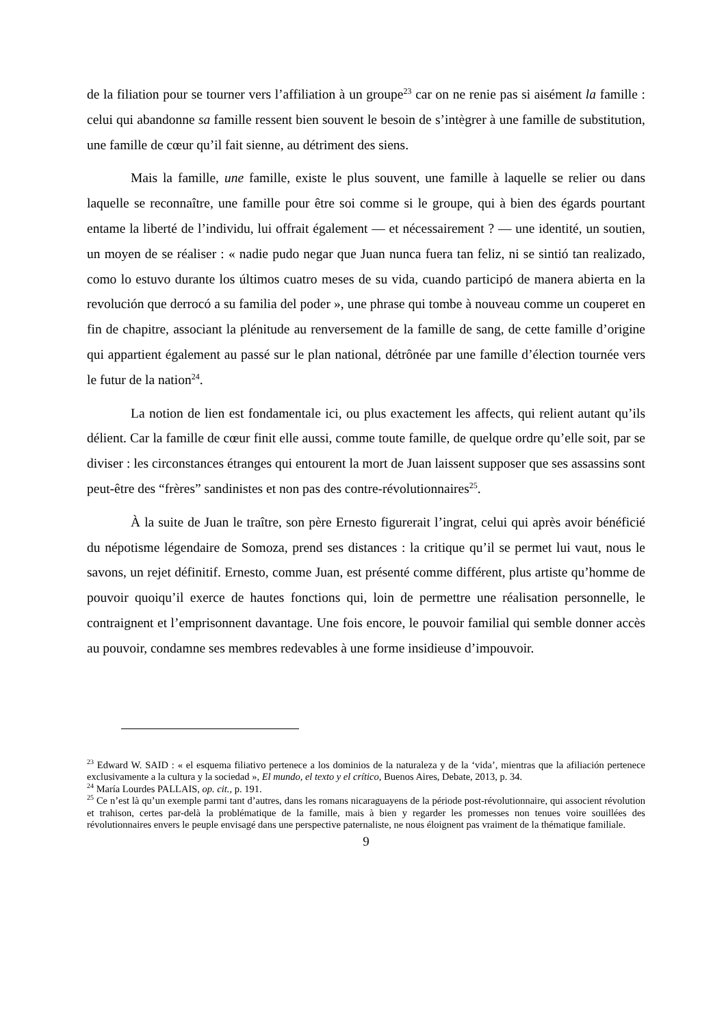de la filiation pour se tourner vers l’affiliation à un groupe<sup>23</sup> car on ne renie pas si aisément la famille : celui qui abandonne sa famille ressent bien souvent le besoin de s’intègrer à une famille de substitution, une famille de cœur qu’il fait sienne, au détriment des siens.
Mais la famille, une famille, existe le plus souvent, une famille à laquelle se relier ou dans laquelle se reconnaître, une famille pour être soi comme si le groupe, qui à bien des égards pourtant entame la liberté de l’individu, lui offrait également — et nécessairement ? — une identité, un soutien, un moyen de se réaliser : « nadie pudo negar que Juan nunca fuera tan feliz, ni se sintió tan realizado, como lo estuvo durante los últimos cuatro meses de su vida, cuando participó de manera abierta en la revolución que derrocó a su familia del poder », une phrase qui tombe à nouveau comme un couperet en fin de chapitre, associant la plénitude au renversement de la famille de sang, de cette famille d’origine qui appartient également au passé sur le plan national, détrônée par une famille d’élection tournée vers le futur de la nation<sup>24</sup>.
La notion de lien est fondamentale ici, ou plus exactement les affects, qui relient autant qu’ils délient. Car la famille de cœur finit elle aussi, comme toute famille, de quelque ordre qu’elle soit, par se diviser : les circonstances étranges qui entourent la mort de Juan laissent supposer que ses assassins sont peut-être des “frères” sandinistes et non pas des contre-révolutionnaires<sup>25</sup>.
À la suite de Juan le traître, son père Ernesto figurerait l’ingrat, celui qui après avoir bénéficié du népotisme légendaire de Somoza, prend ses distances : la critique qu’il se permet lui vaut, nous le savons, un rejet définitif. Ernesto, comme Juan, est présenté comme différent, plus artiste qu’homme de pouvoir quoiqu’il exerce de hautes fonctions qui, loin de permettre une réalisation personnelle, le contraignent et l’emprisonnent davantage. Une fois encore, le pouvoir familial qui semble donner accès au pouvoir, condamne ses membres redevables à une forme insidieuse d’impouvoir.
<sup>23</sup> Edward W. SAID : « el esquema filiativo pertenece a los dominios de la naturaleza y de la ‘vida’, mientras que la afiliación pertenece exclusivamente a la cultura y la sociedad », El mundo, el texto y el crítico, Buenos Aires, Debate, 2013, p. 34.
<sup>24</sup> María Lourdes PALLAIS, op. cit., p. 191.
<sup>25</sup> Ce n’est là qu’un exemple parmi tant d’autres, dans les romans nicaraguayens de la période post-révolutionnaire, qui associent révolution et trahison, certes par-delà la problématique de la famille, mais à bien y regarder les promesses non tenues voire souillées des révolutionnaires envers le peuple envisagé dans une perspective paternaliste, ne nous éloignent pas vraiment de la thématique familiale.
9